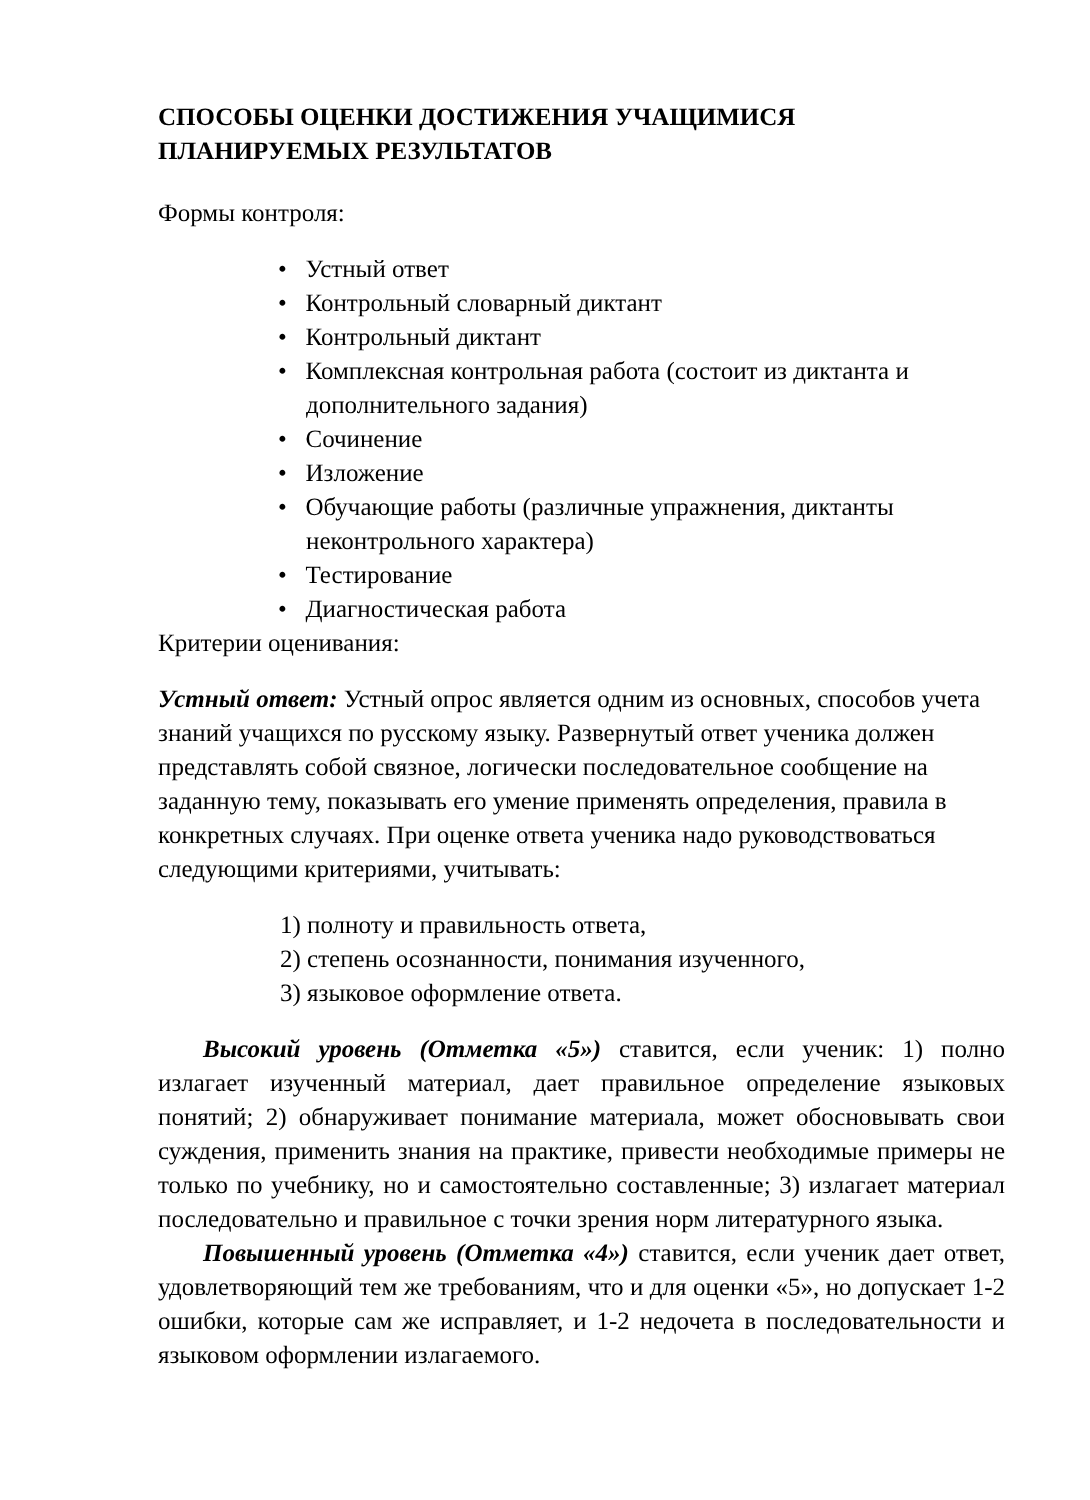СПОСОБЫ ОЦЕНКИ ДОСТИЖЕНИЯ УЧАЩИМИСЯ
ПЛАНИРУЕМЫХ РЕЗУЛЬТАТОВ
Формы контроля:
• Устный ответ
• Контрольный словарный диктант
• Контрольный диктант
• Комплексная контрольная работа (состоит из диктанта и дополнительного задания)
• Сочинение
• Изложение
• Обучающие работы (различные упражнения, диктанты неконтрольного характера)
• Тестирование
• Диагностическая работа
Критерии оценивания:
Устный ответ: Устный опрос является одним из основных, способов учета знаний учащихся по русскому языку. Развернутый ответ ученика должен представлять собой связное, логически последовательное сообщение на заданную тему, показывать его умение применять определения, правила в конкретных случаях. При оценке ответа ученика надо руководствоваться следующими критериями, учитывать:
1) полноту и правильность ответа,
2) степень осознанности, понимания изученного,
3) языковое оформление ответа.
Высокий уровень (Отметка «5») ставится, если ученик: 1) полно излагает изученный материал, дает правильное определение языковых понятий; 2) обнаруживает понимание материала, может обосновывать свои суждения, применить знания на практике, привести необходимые примеры не только по учебнику, но и самостоятельно составленные; 3) излагает материал последовательно и правильное с точки зрения норм литературного языка.
Повышенный уровень (Отметка «4») ставится, если ученик дает ответ, удовлетворяющий тем же требованиям, что и для оценки «5», но допускает 1-2 ошибки, которые сам же исправляет, и 1-2 недочета в последовательности и языковом оформлении излагаемого.